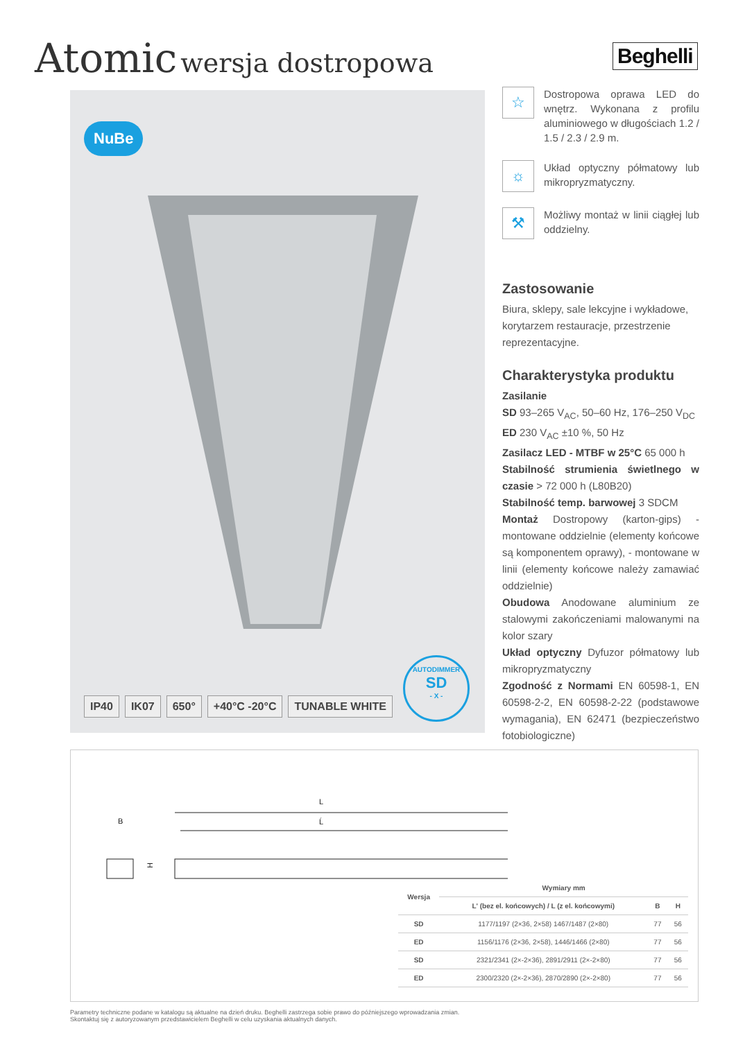Atomic wersja dostropowa
Beghelli
NuBe
IP40 IK07 650° +40°C -20°C TUNABLE WHITE
AUTODIMMER
SD
- X -
☆
Dostropowa oprawa LED do wnętrz. Wykonana z profilu aluminiowego w długościach 1.2 / 1.5 / 2.3 / 2.9 m.
☼
Układ optyczny półmatowy lub mikropryzmatyczny.
⚒
Możliwy montaż w linii ciągłej lub oddzielny.
Zastosowanie
Biura, sklepy, sale lekcyjne i wykładowe, korytarzem restauracje, przestrzenie reprezentacyjne.
Charakterystyka produktu
Zasilanie
SD 93–265 V<sub>AC</sub>, 50–60 Hz, 176–250 V<sub>DC</sub>
ED 230 V<sub>AC</sub> ±10 %, 50 Hz
Zasilacz LED - MTBF w 25°C 65 000 h
Stabilność strumienia świetlnego w czasie > 72 000 h (L80B20)
Stabilność temp. barwowej 3 SDCM
Montaż Dostropowy (karton-gips) - montowane oddzielnie (elementy końcowe są komponentem oprawy), - montowane w linii (elementy końcowe należy zamawiać oddzielnie)
Obudowa Anodowane aluminium ze stalowymi zakończeniami malowanymi na kolor szary
Układ optyczny Dyfuzor półmatowy lub mikropryzmatyczny
Zgodność z Normami EN 60598-1, EN 60598-2-2, EN 60598-2-22 (podstawowe wymagania), EN 62471 (bezpieczeństwo fotobiologiczne)
B
H
L
Ĺ
| Wersja | Wymiary mm | | |
| --- | --- | --- | --- |
| | L' (bez el. końcowych) / L (z el. końcowymi) | B | H |
| SD | 1177/1197 (2×36, 2×58) 1467/1487 (2×80) | 77 | 56 |
| ED | 1156/1176 (2×36, 2×58), 1446/1466 (2×80) | 77 | 56 |
| SD | 2321/2341 (2×-2×36), 2891/2911 (2×-2×80) | 77 | 56 |
| ED | 2300/2320 (2×-2×36), 2870/2890 (2×-2×80) | 77 | 56 |
Parametry techniczne podane w katalogu są aktualne na dzień druku. Beghelli zastrzega sobie prawo do późniejszego wprowadzania zmian.
Skontaktuj się z autoryzowanym przedstawicielem Beghelli w celu uzyskania aktualnych danych.